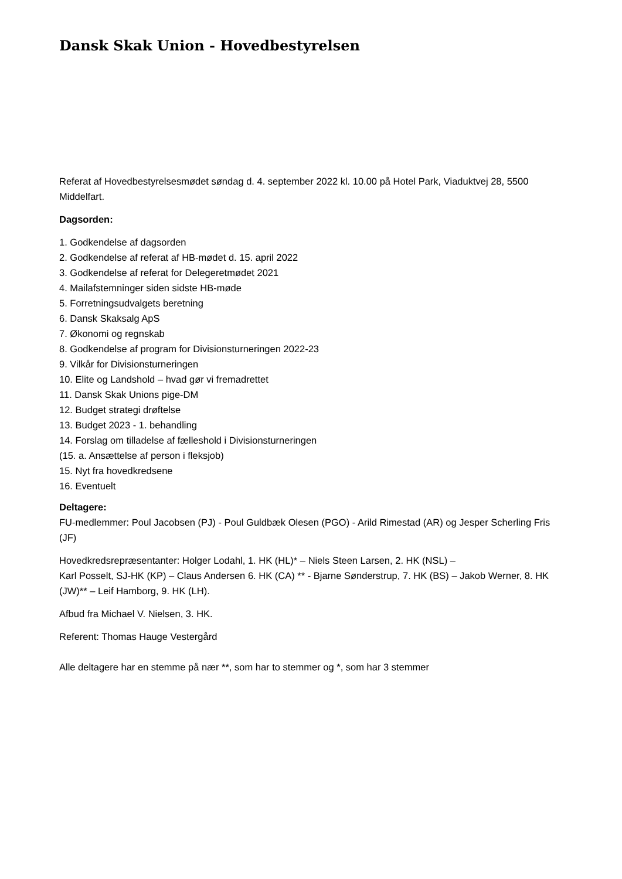Dansk Skak Union - Hovedbestyrelsen
Referat af Hovedbestyrelsesmødet søndag d. 4. september 2022 kl. 10.00 på Hotel Park, Viaduktvej 28, 5500 Middelfart.
Dagsorden:
1. Godkendelse af dagsorden
2. Godkendelse af referat af HB-mødet d. 15. april 2022
3. Godkendelse af referat for Delegeretmødet 2021
4. Mailafstemninger siden sidste HB-møde
5. Forretningsudvalgets beretning
6. Dansk Skaksalg ApS
7. Økonomi og regnskab
8. Godkendelse af program for Divisionsturneringen 2022-23
9. Vilkår for Divisionsturneringen
10. Elite og Landshold – hvad gør vi fremadrettet
11. Dansk Skak Unions pige-DM
12. Budget strategi drøftelse
13. Budget 2023 - 1. behandling
14. Forslag om tilladelse af fælleshold i Divisionsturneringen
(15. a. Ansættelse af person i fleksjob)
15. Nyt fra hovedkredsene
16. Eventuelt
Deltagere:
FU-medlemmer: Poul Jacobsen (PJ) - Poul Guldbæk Olesen (PGO) - Arild Rimestad (AR) og Jesper Scherling Fris (JF)
Hovedkredsrepræsentanter: Holger Lodahl, 1. HK (HL)* – Niels Steen Larsen, 2. HK (NSL) –
Karl Posselt, SJ-HK (KP) – Claus Andersen 6. HK (CA) ** - Bjarne Sønderstrup, 7. HK (BS) – Jakob Werner, 8. HK (JW)** – Leif Hamborg, 9. HK (LH).
Afbud fra Michael V. Nielsen, 3. HK.
Referent: Thomas Hauge Vestergård
Alle deltagere har en stemme på nær **, som har to stemmer og *, som har 3 stemmer